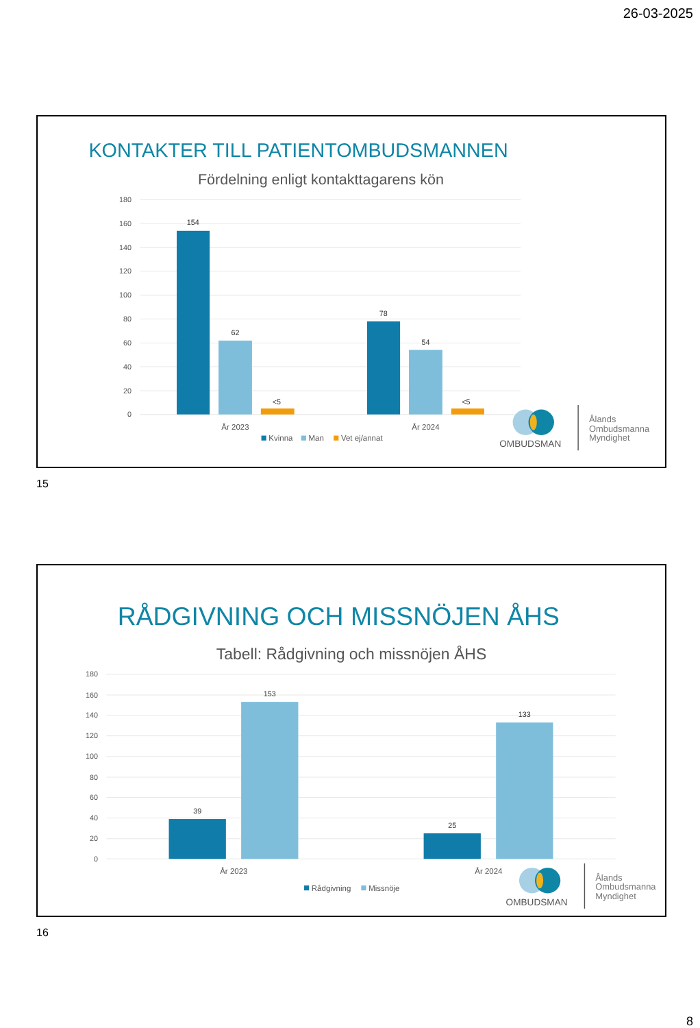26-03-2025
KONTAKTER TILL PATIENTOMBUDSMANNEN
Fördelning enligt kontakttagarens kön
180
160
140
120
100
80
60
40
20
0
154
62
<5
78
54
<5
År 2023
År 2024
Kvinna
Man
Vet ej/annat
OMBUDSMAN
Ålands
Ombudsmanna
Myndighet
15
RÅDGIVNING OCH MISSNÖJEN ÅHS
Tabell: Rådgivning och missnöjen ÅHS
180
160
140
120
100
80
60
40
20
0
39
153
25
133
År 2023
År 2024
Rådgivning
Missnöje
OMBUDSMAN
Ålands
Ombudsmanna
Myndighet
16
8